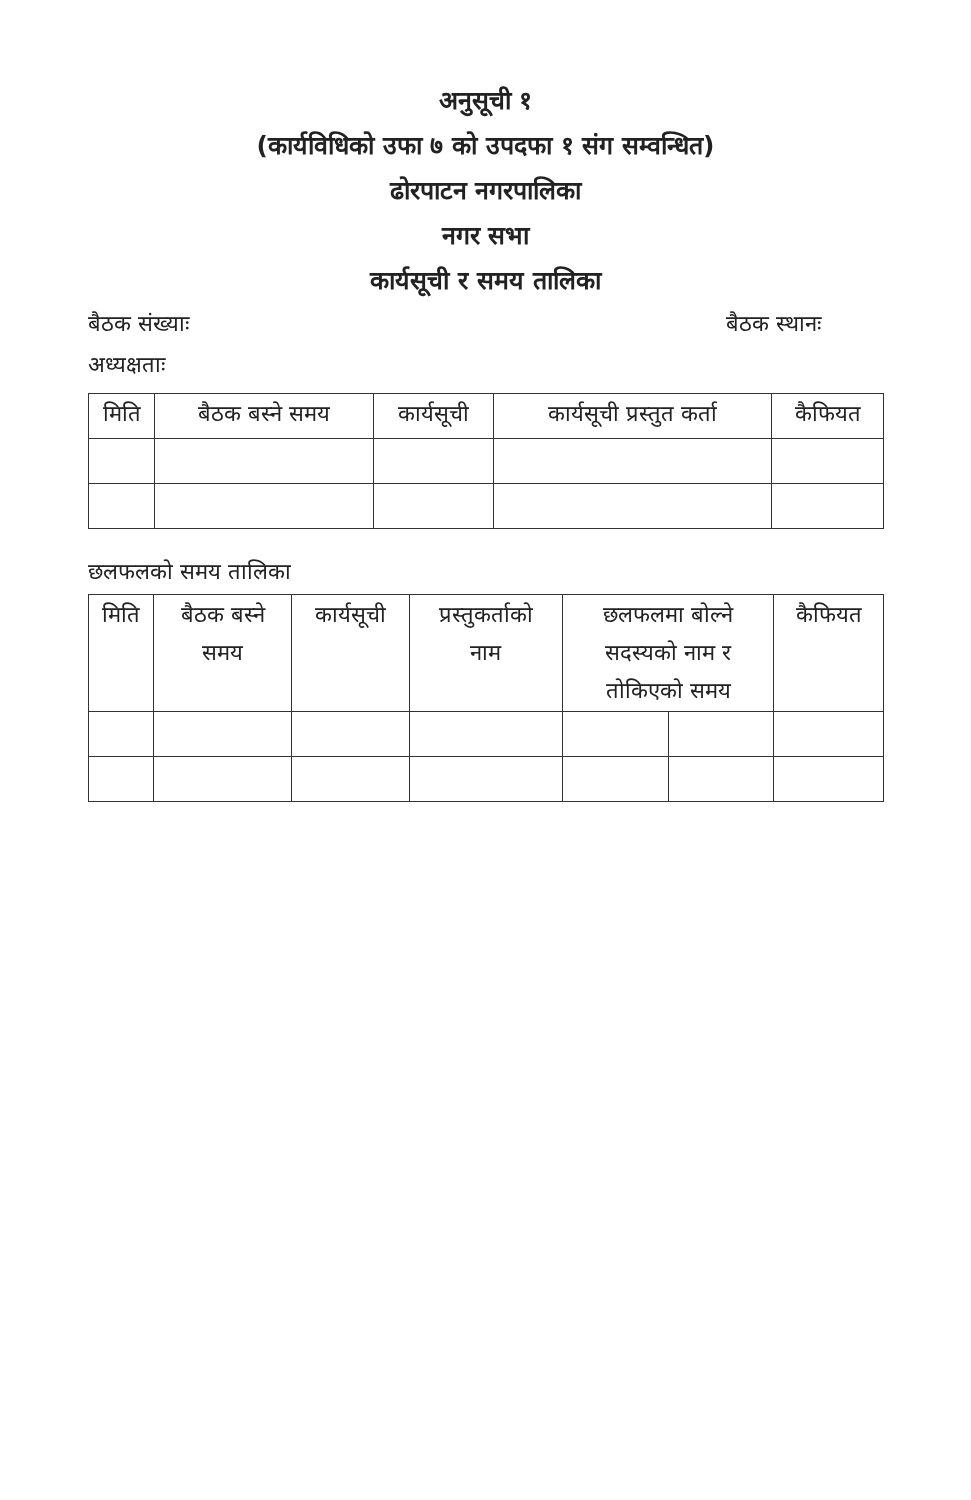अनुसूची १
(कार्यविधिको उफा ७ को उपदफा १ संग सम्वन्धित)
ढोरपाटन नगरपालिका
नगर सभा
कार्यसूची र समय तालिका
बैठक संख्याः बैठक स्थानः
अध्यक्षताः
| मिति | बैठक बस्ने समय | कार्यसूची | कार्यसूची प्रस्तुत कर्ता | कैफियत |
| --- | --- | --- | --- | --- |
छलफलको समय तालिका
| मिति | बैठक बस्ने समय | कार्यसूची | प्रस्तुकर्ताको नाम | छलफलमा बोल्ने सदस्यको नाम र तोकिएको समय | | कैफियत |
| --- | --- | --- | --- | --- | --- | --- |